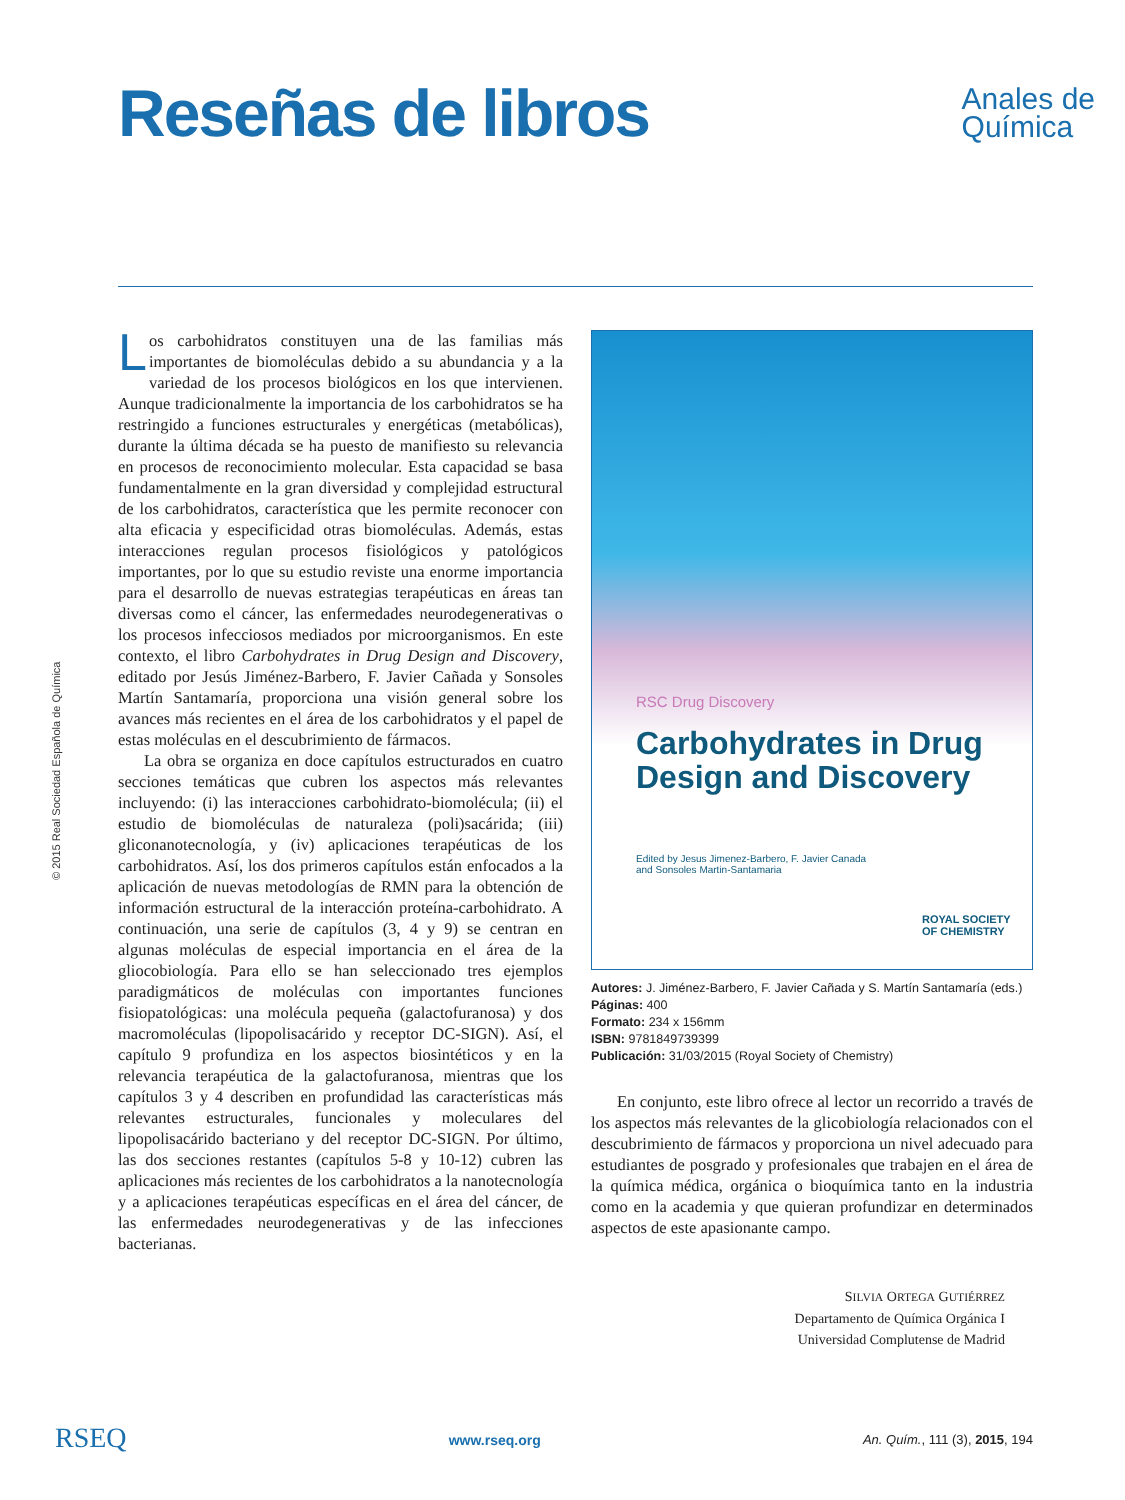Reseñas de libros
Anales de
Química
© 2015 Real Sociedad Española de Química
Los carbohidratos constituyen una de las familias más importantes de biomoléculas debido a su abundancia y a la variedad de los procesos biológicos en los que intervienen. Aunque tradicionalmente la importancia de los carbohidratos se ha restringido a funciones estructurales y energéticas (metabólicas), durante la última década se ha puesto de manifiesto su relevancia en procesos de reconocimiento molecular. Esta capacidad se basa fundamentalmente en la gran diversidad y complejidad estructural de los carbohidratos, característica que les permite reconocer con alta eficacia y especificidad otras biomoléculas. Además, estas interacciones regulan procesos fisiológicos y patológicos importantes, por lo que su estudio reviste una enorme importancia para el desarrollo de nuevas estrategias terapéuticas en áreas tan diversas como el cáncer, las enfermedades neurodegenerativas o los procesos infecciosos mediados por microorganismos. En este contexto, el libro Carbohydrates in Drug Design and Discovery, editado por Jesús Jiménez-Barbero, F. Javier Cañada y Sonsoles Martín Santamaría, proporciona una visión general sobre los avances más recientes en el área de los carbohidratos y el papel de estas moléculas en el descubrimiento de fármacos.
La obra se organiza en doce capítulos estructurados en cuatro secciones temáticas que cubren los aspectos más relevantes incluyendo: (i) las interacciones carbohidrato-biomolécula; (ii) el estudio de biomoléculas de naturaleza (poli)sacárida; (iii) gliconanotecnología, y (iv) aplicaciones terapéuticas de los carbohidratos. Así, los dos primeros capítulos están enfocados a la aplicación de nuevas metodologías de RMN para la obtención de información estructural de la interacción proteína-carbohidrato. A continuación, una serie de capítulos (3, 4 y 9) se centran en algunas moléculas de especial importancia en el área de la gliocobiología. Para ello se han seleccionado tres ejemplos paradigmáticos de moléculas con importantes funciones fisiopatológicas: una molécula pequeña (galactofuranosa) y dos macromoléculas (lipopolisacárido y receptor DC-SIGN). Así, el capítulo 9 profundiza en los aspectos biosintéticos y en la relevancia terapéutica de la galactofuranosa, mientras que los capítulos 3 y 4 describen en profundidad las características más relevantes estructurales, funcionales y moleculares del lipopolisacárido bacteriano y del receptor DC-SIGN. Por último, las dos secciones restantes (capítulos 5-8 y 10-12) cubren las aplicaciones más recientes de los carbohidratos a la nanotecnología y a aplicaciones terapéuticas específicas en el área del cáncer, de las enfermedades neurodegenerativas y de las infecciones bacterianas.
RSC Drug Discovery
Carbohydrates in Drug
Design and Discovery
Edited by Jesus Jimenez-Barbero, F. Javier Canada
and Sonsoles Martin-Santamaria
ROYAL SOCIETY
OF CHEMISTRY
Autores: J. Jiménez-Barbero, F. Javier Cañada y S. Martín Santamaría (eds.)
Páginas: 400
Formato: 234 x 156mm
ISBN: 9781849739399
Publicación: 31/03/2015 (Royal Society of Chemistry)
En conjunto, este libro ofrece al lector un recorrido a través de los aspectos más relevantes de la glicobiología relacionados con el descubrimiento de fármacos y proporciona un nivel adecuado para estudiantes de posgrado y profesionales que trabajen en el área de la química médica, orgánica o bioquímica tanto en la industria como en la academia y que quieran profundizar en determinados aspectos de este apasionante campo.
SILVIA ORTEGA GUTIÉRREZ
Departamento de Química Orgánica I
Universidad Complutense de Madrid
RSEQ www.rseq.org An. Quím., 111 (3), 2015, 194